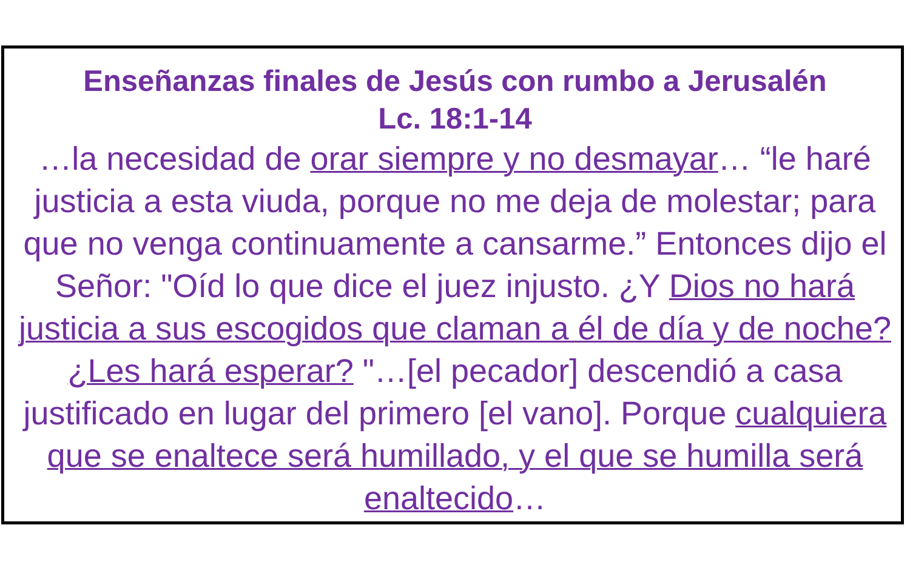Enseñanzas finales de Jesús con rumbo a Jerusalén
Lc. 18:1-14
…la necesidad de orar siempre y no desmayar… “le haré justicia a esta viuda, porque no me deja de molestar; para que no venga continuamente a cansarme.” Entonces dijo el Señor: "Oíd lo que dice el juez injusto. ¿Y Dios no hará justicia a sus escogidos que claman a él de día y de noche? ¿Les hará esperar? "…[el pecador] descendió a casa justificado en lugar del primero [el vano]. Porque cualquiera que se enaltece será humillado, y el que se humilla será enaltecido…